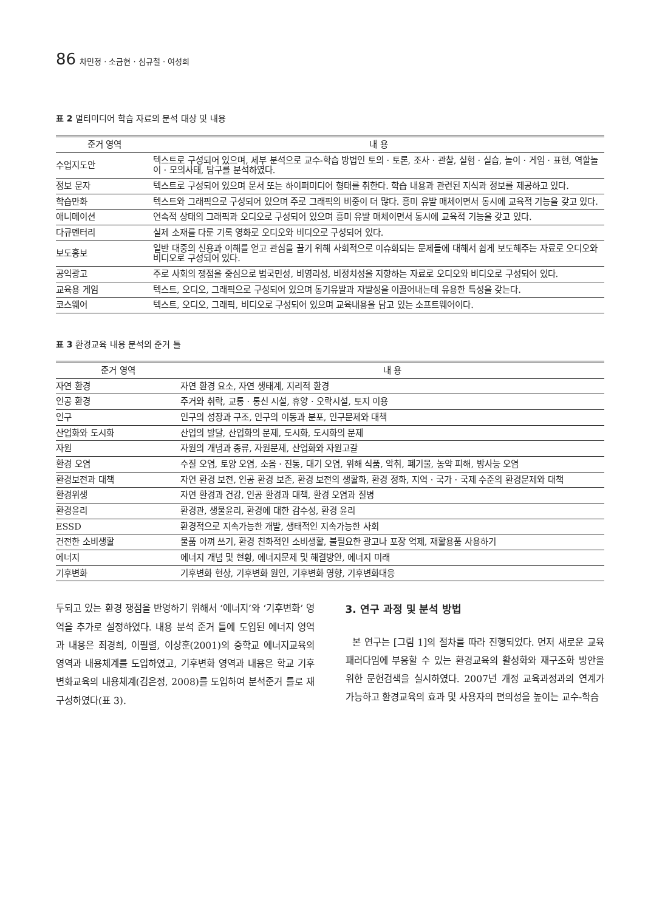86 차민정 · 소금현 · 심규철 · 여성희
표 2 멀티미디어 학습 자료의 분석 대상 및 내용
| 준거 영역 | 내 용 |
| --- | --- |
| 수업지도안 | 텍스트로 구성되어 있으며, 세부 분석으로 교수-학습 방법인 토의 · 토론, 조사 · 관찰, 실험 · 실습, 놀이 · 게임 · 표현, 역할놀이 · 모의사태, 탐구를 분석하였다. |
| 정보 문자 | 텍스트로 구성되어 있으며 문서 또는 하이퍼미디어 형태를 취한다. 학습 내용과 관련된 지식과 정보를 제공하고 있다. |
| 학습만화 | 텍스트와 그래픽으로 구성되어 있으며 주로 그래픽의 비중이 더 많다. 흥미 유발 매체이면서 동시에 교육적 기능을 갖고 있다. |
| 애니메이션 | 연속적 상태의 그래픽과 오디오로 구성되어 있으며 흥미 유발 매체이면서 동시에 교육적 기능을 갖고 있다. |
| 다큐멘터리 | 실제 소재를 다룬 기록 영화로 오디오와 비디오로 구성되어 있다. |
| 보도홍보 | 일반 대중의 신용과 이해를 얻고 관심을 끌기 위해 사회적으로 이슈화되는 문제들에 대해서 쉽게 보도해주는 자료로 오디오와 비디오로 구성되어 있다. |
| 공익광고 | 주로 사회의 쟁점을 중심으로 범국민성, 비영리성, 비정치성을 지향하는 자료로 오디오와 비디오로 구성되어 있다. |
| 교육용 게임 | 텍스트, 오디오, 그래픽으로 구성되어 있으며 동기유발과 자발성을 이끌어내는데 유용한 특성을 갖는다. |
| 코스웨어 | 텍스트, 오디오, 그래픽, 비디오로 구성되어 있으며 교육내용을 담고 있는 소프트웨어이다. |
표 3 환경교육 내용 분석의 준거 틀
| 준거 영역 | 내 용 |
| --- | --- |
| 자연 환경 | 자연 환경 요소, 자연 생태계, 지리적 환경 |
| 인공 환경 | 주거와 취락, 교통 · 통신 시설, 휴양 · 오락시설, 토지 이용 |
| 인구 | 인구의 성장과 구조, 인구의 이동과 분포, 인구문제와 대책 |
| 산업화와 도시화 | 산업의 발달, 산업화의 문제, 도시화, 도시화의 문제 |
| 자원 | 자원의 개념과 종류, 자원문제, 산업화와 자원고갈 |
| 환경 오염 | 수질 오염, 토양 오염, 소음 · 진동, 대기 오염, 위해 식품, 악취, 폐기물, 농약 피해, 방사능 오염 |
| 환경보전과 대책 | 자연 환경 보전, 인공 환경 보존, 환경 보전의 생활화, 환경 정화, 지역 · 국가 · 국제 수준의 환경문제와 대책 |
| 환경위생 | 자연 환경과 건강, 인공 환경과 대책, 환경 오염과 질병 |
| 환경윤리 | 환경관, 생물윤리, 환경에 대한 감수성, 환경 윤리 |
| ESSD | 환경적으로 지속가능한 개발, 생태적인 지속가능한 사회 |
| 건전한 소비생활 | 물품 아껴 쓰기, 환경 친화적인 소비생활, 불필요한 광고나 포장 억제, 재활용품 사용하기 |
| 에너지 | 에너지 개념 및 현황, 에너지문제 및 해결방안, 에너지 미래 |
| 기후변화 | 기후변화 현상, 기후변화 원인, 기후변화 영향, 기후변화대응 |
두되고 있는 환경 쟁점을 반영하기 위해서 ‘에너지’와 ‘기후변화’ 영역을 추가로 설정하였다. 내용 분석 준거 틀에 도입된 에너지 영역과 내용은 최경희, 이필렬, 이상훈(2001)의 중학교 에너지교육의 영역과 내용체계를 도입하였고, 기후변화 영역과 내용은 학교 기후변화교육의 내용체계(김은정, 2008)를 도입하여 분석준거 틀로 재구성하였다(표 3).
3. 연구 과정 및 분석 방법
본 연구는 [그림 1]의 절차를 따라 진행되었다. 먼저 새로운 교육패러다임에 부응할 수 있는 환경교육의 활성화와 재구조화 방안을 위한 문헌검색을 실시하였다. 2007년 개정 교육과정과의 연계가 가능하고 환경교육의 효과 및 사용자의 편의성을 높이는 교수-학습